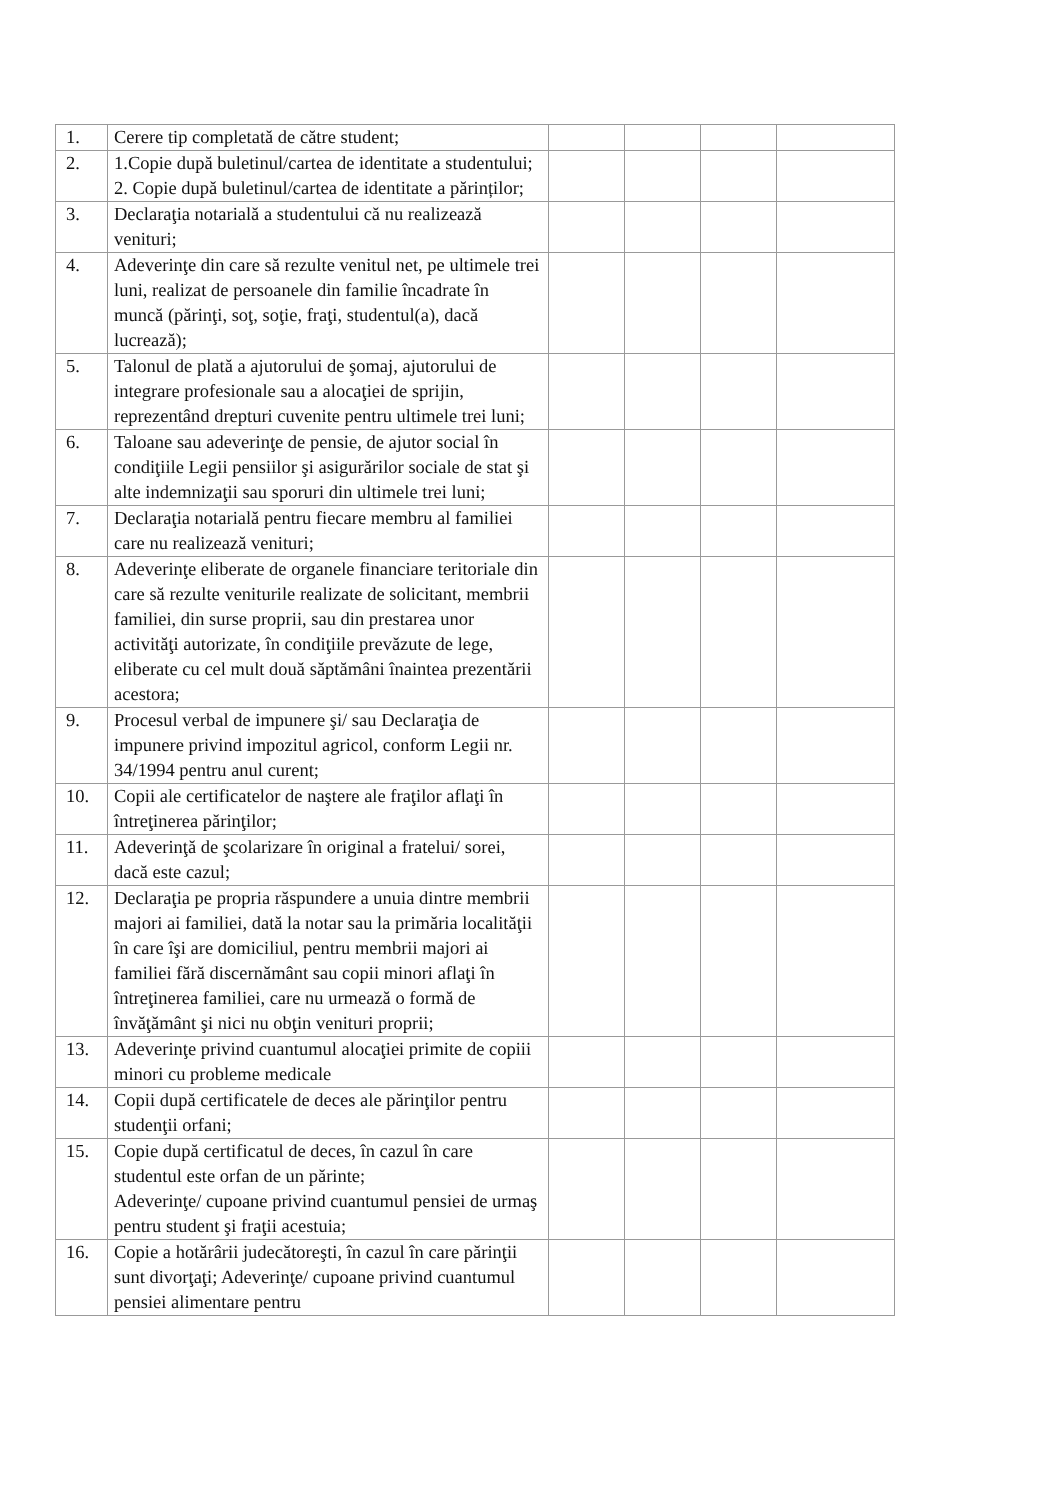| 1. | Cerere tip completată de către student; | | | | |
| 2. | 1.Copie după buletinul/cartea de identitate a studentului; 2. Copie după buletinul/cartea de identitate a părinților; | | | | |
| 3. | Declaraţia notarială a studentului că nu realizează venituri; | | | | |
| 4. | Adeverinţe din care să rezulte venitul net, pe ultimele trei luni, realizat de persoanele din familie încadrate în muncă (părinţi, soţ, soţie, fraţi, studentul(a), dacă lucrează); | | | | |
| 5. | Talonul de plată a ajutorului de şomaj, ajutorului de integrare profesionale sau a alocaţiei de sprijin, reprezentând drepturi cuvenite pentru ultimele trei luni; | | | | |
| 6. | Taloane sau adeverinţe de pensie, de ajutor social în condiţiile Legii pensiilor şi asigurărilor sociale de stat şi alte indemnizaţii sau sporuri din ultimele trei luni; | | | | |
| 7. | Declaraţia notarială pentru fiecare membru al familiei care nu realizează venituri; | | | | |
| 8. | Adeverinţe eliberate de organele financiare teritoriale din care să rezulte veniturile realizate de solicitant, membrii familiei, din surse proprii, sau din prestarea unor activităţi autorizate, în condiţiile prevăzute de lege, eliberate cu cel mult două săptămâni înaintea prezentării acestora; | | | | |
| 9. | Procesul verbal de impunere şi/ sau Declaraţia de impunere privind impozitul agricol, conform Legii nr. 34/1994 pentru anul curent; | | | | |
| 10. | Copii ale certificatelor de naştere ale fraţilor aflaţi în întreţinerea părinţilor; | | | | |
| 11. | Adeverinţă de şcolarizare în original a fratelui/ sorei, dacă este cazul; | | | | |
| 12. | Declaraţia pe propria răspundere a unuia dintre membrii majori ai familiei, dată la notar sau la primăria localităţii în care îşi are domiciliul, pentru membrii majori ai familiei fără discernământ sau copii minori aflaţi în întreţinerea familiei, care nu urmează o formă de învăţământ şi nici nu obţin venituri proprii; | | | | |
| 13. | Adeverinţe privind cuantumul alocaţiei primite de copiii minori cu probleme medicale | | | | |
| 14. | Copii după certificatele de deces ale părinţilor pentru studenţii orfani; | | | | |
| 15. | Copie după certificatul de deces, în cazul în care studentul este orfan de un părinte; Adeverinţe/ cupoane privind cuantumul pensiei de urmaş pentru student şi fraţii acestuia; | | | | |
| 16. | Copie a hotărârii judecătoreşti, în cazul în care părinţii sunt divorţaţi; Adeverinţe/ cupoane privind cuantumul pensiei alimentare pentru | | | | |